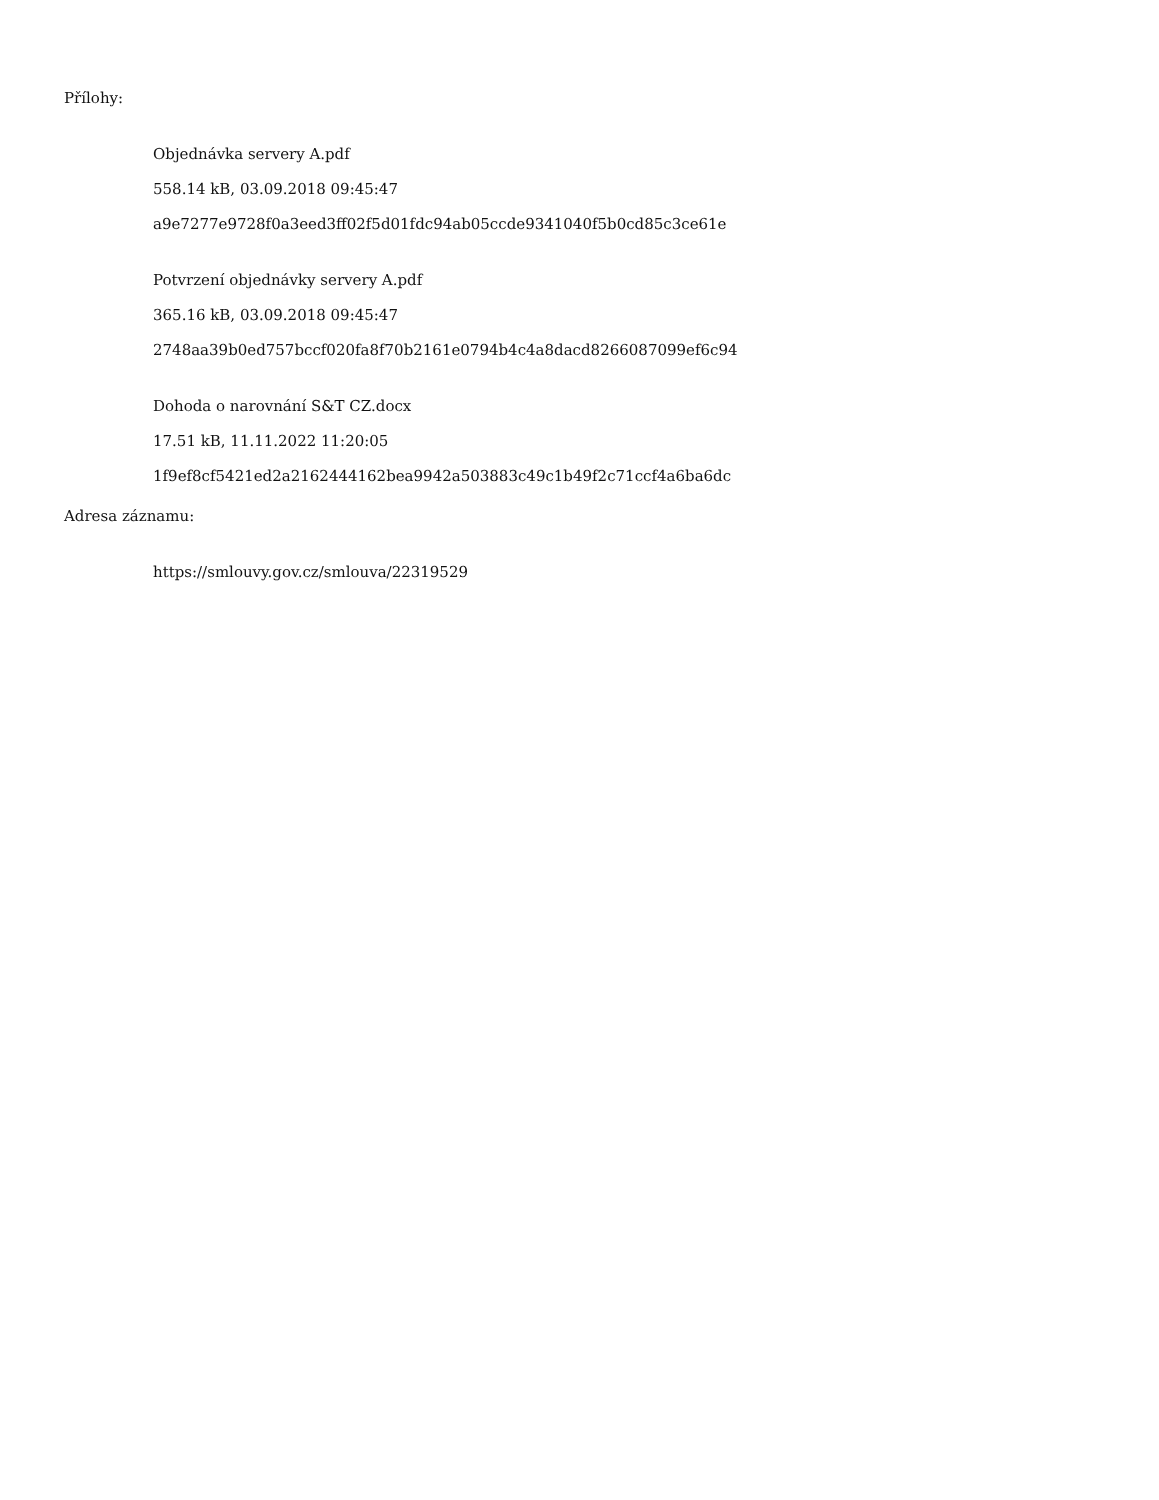Přílohy:
Objednávka servery A.pdf
558.14 kB, 03.09.2018 09:45:47
a9e7277e9728f0a3eed3ff02f5d01fdc94ab05ccde9341040f5b0cd85c3ce61e
Potvrzení objednávky servery A.pdf
365.16 kB, 03.09.2018 09:45:47
2748aa39b0ed757bccf020fa8f70b2161e0794b4c4a8dacd8266087099ef6c94
Dohoda o narovnání S&T CZ.docx
17.51 kB, 11.11.2022 11:20:05
1f9ef8cf5421ed2a2162444162bea9942a503883c49c1b49f2c71ccf4a6ba6dc
Adresa záznamu:
https://smlouvy.gov.cz/smlouva/22319529